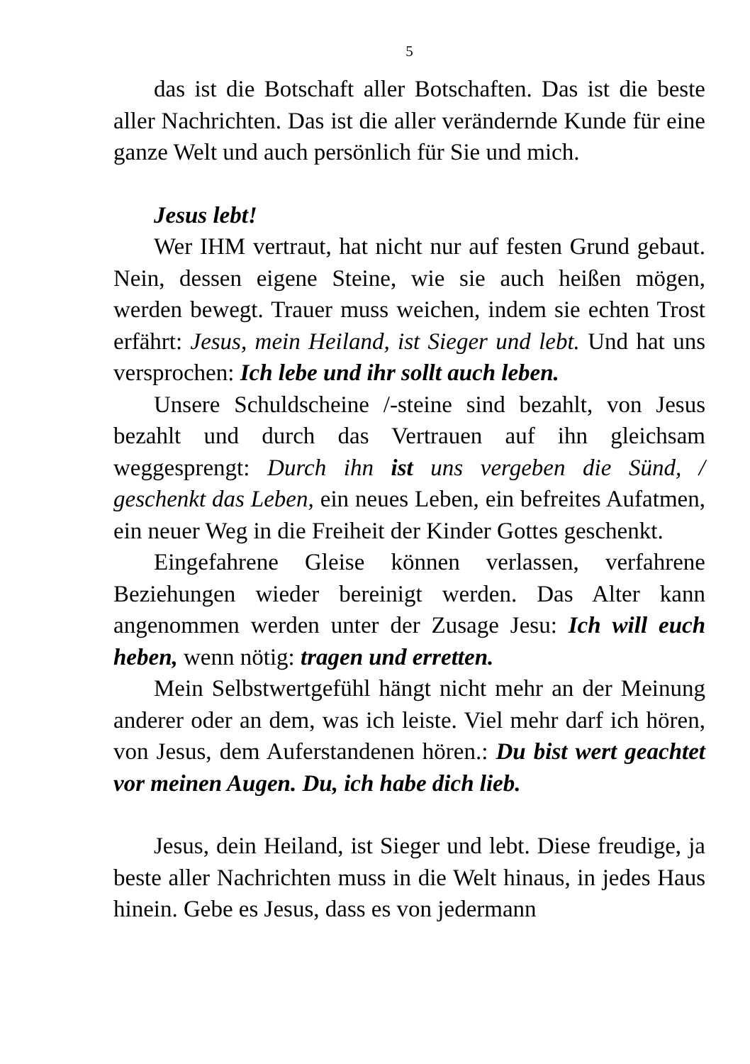5
das ist die Botschaft aller Botschaften. Das ist die beste aller Nachrichten. Das ist die aller verändernde Kunde für eine ganze Welt und auch persönlich für Sie und mich.
Jesus lebt!
Wer IHM vertraut, hat nicht nur auf festen Grund gebaut. Nein, dessen eigene Steine, wie sie auch heißen mögen, werden bewegt. Trauer muss weichen, indem sie echten Trost erfährt: Jesus, mein Heiland, ist Sieger und lebt. Und hat uns versprochen: Ich lebe und ihr sollt auch leben.
Unsere Schuldscheine /-steine sind bezahlt, von Jesus bezahlt und durch das Vertrauen auf ihn gleichsam weggesprengt: Durch ihn ist uns vergeben die Sünd, / geschenkt das Leben, ein neues Leben, ein befreites Aufatmen, ein neuer Weg in die Freiheit der Kinder Gottes geschenkt.
Eingefahrene Gleise können verlassen, verfahrene Beziehungen wieder bereinigt werden. Das Alter kann angenommen werden unter der Zusage Jesu: Ich will euch heben, wenn nötig: tragen und erretten.
Mein Selbstwertgefühl hängt nicht mehr an der Meinung anderer oder an dem, was ich leiste. Viel mehr darf ich hören, von Jesus, dem Auferstandenen hören.: Du bist wert geachtet vor meinen Augen. Du, ich habe dich lieb.
Jesus, dein Heiland, ist Sieger und lebt. Diese freudige, ja beste aller Nachrichten muss in die Welt hinaus, in jedes Haus hinein. Gebe es Jesus, dass es von jedermann